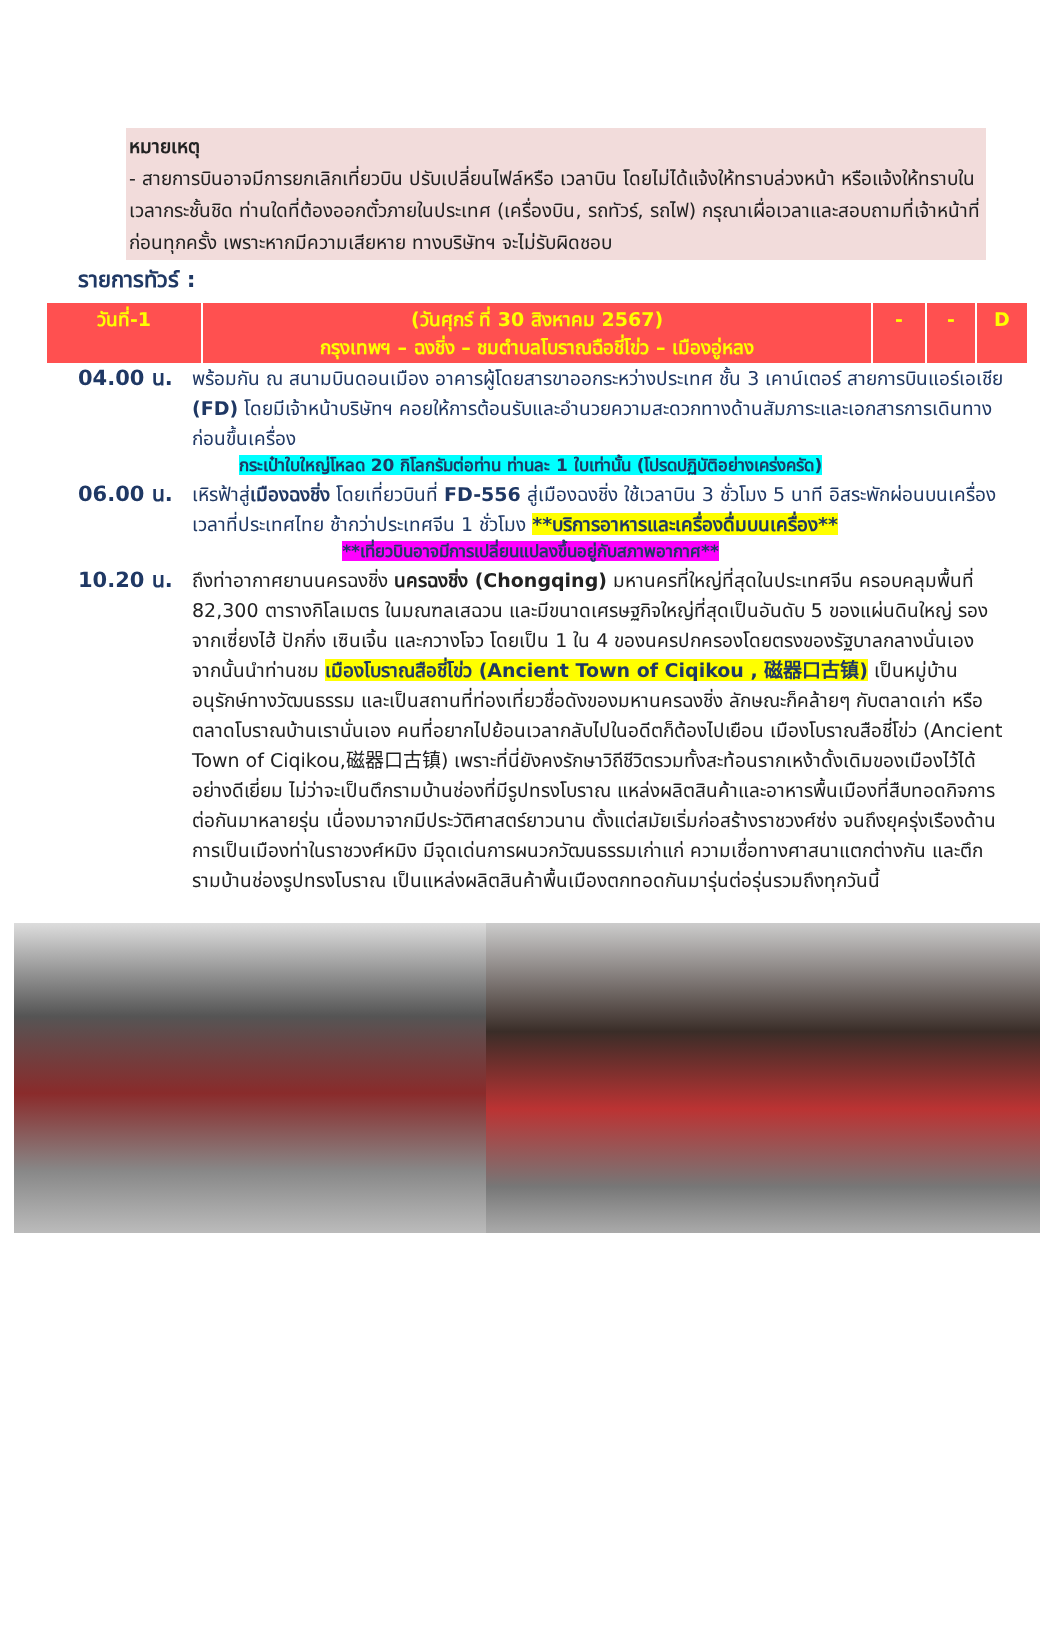หมายเหตุ
- สายการบินอาจมีการยกเลิกเที่ยวบิน ปรับเปลี่ยนไฟล์หรือ เวลาบิน โดยไม่ได้แจ้งให้ทราบล่วงหน้า หรือแจ้งให้ทราบในเวลากระชั้นชิด ท่านใดที่ต้องออกตั๋วภายในประเทศ (เครื่องบิน, รถทัวร์, รถไฟ) กรุณาเผื่อเวลาและสอบถามที่เจ้าหน้าที่ก่อนทุกครั้ง เพราะหากมีความเสียหาย ทางบริษัทฯ จะไม่รับผิดชอบ
รายการทัวร์ :
| วันที่-1 | (วันศุกร์ ที่ 30 สิงหาคม 2567) กรุงเทพฯ – ฉงชิ่ง – ชมตำบลโบราณฉือชี่โข่ว – เมืองอู่หลง | - | - | D |
04.00 น. พร้อมกัน ณ สนามบินดอนเมือง อาคารผู้โดยสารขาออกระหว่างประเทศ ชั้น 3 เคาน์เตอร์ สายการบินแอร์เอเชีย (FD) โดยมีเจ้าหน้าบริษัทฯ คอยให้การต้อนรับและอำนวยความสะดวกทางด้านสัมภาระและเอกสารการเดินทางก่อนขึ้นเครื่อง
กระเป๋าใบใหญ่โหลด 20 กิโลกรัมต่อท่าน ท่านละ 1 ใบเท่านั้น (โปรดปฏิบัติอย่างเคร่งครัด)
06.00 น. เหิรฟ้าสู่เมืองฉงชิ่ง โดยเที่ยวบินที่ FD-556 สู่เมืองฉงชิ่ง ใช้เวลาบิน 3 ชั่วโมง 5 นาที อิสระพักผ่อนบนเครื่อง เวลาที่ประเทศไทย ช้ากว่าประเทศจีน 1 ชั่วโมง **บริการอาหารและเครื่องดื่มบนเครื่อง**
**เที่ยวบินอาจมีการเปลี่ยนแปลงขึ้นอยู่กับสภาพอากาศ**
10.20 น. ถึงท่าอากาศยานนครฉงชิ่ง นครฉงชิ่ง (Chongqing) มหานครที่ใหญ่ที่สุดในประเทศจีน ครอบคลุมพื้นที่ 82,300 ตารางกิโลเมตร ในมณฑลเสฉวน และมีขนาดเศรษฐกิจใหญ่ที่สุดเป็นอันดับ 5 ของแผ่นดินใหญ่ รองจากเซี่ยงไฮ้ ปักกิ่ง เซินเจิ้น และกวางโจว โดยเป็น 1 ใน 4 ของนครปกครองโดยตรงของรัฐบาลกลางนั่นเอง จากนั้นนำท่านชม เมืองโบราณสือชี่โข่ว (Ancient Town of Ciqikou , 磁器口古镇) เป็นหมู่บ้านอนุรักษ์ทางวัฒนธรรม และเป็นสถานที่ท่องเที่ยวชื่อดังของมหานครฉงชิ่ง ลักษณะก็คล้ายๆ กับตลาดเก่า หรือตลาดโบราณบ้านเรานั่นเอง คนที่อยากไปย้อนเวลากลับไปในอดีตก็ต้องไปเยือน เมืองโบราณสือชี่โข่ว (Ancient Town of Ciqikou,磁器口古镇) เพราะที่นี่ยังคงรักษาวิถีชีวิตรวมทั้งสะท้อนรากเหง้าดั้งเดิมของเมืองไว้ได้อย่างดีเยี่ยม ไม่ว่าจะเป็นตึกรามบ้านช่องที่มีรูปทรงโบราณ แหล่งผลิตสินค้าและอาหารพื้นเมืองที่สืบทอดกิจการต่อกันมาหลายรุ่น เนื่องมาจากมีประวัติศาสตร์ยาวนาน ตั้งแต่สมัยเริ่มก่อสร้างราชวงศ์ซ่ง จนถึงยุครุ่งเรืองด้านการเป็นเมืองท่าในราชวงศ์หมิง มีจุดเด่นการผนวกวัฒนธรรมเก่าแก่ ความเชื่อทางศาสนาแตกต่างกัน และตึกรามบ้านช่องรูปทรงโบราณ เป็นแหล่งผลิตสินค้าพื้นเมืองตกทอดกันมารุ่นต่อรุ่นรวมถึงทุกวันนี้